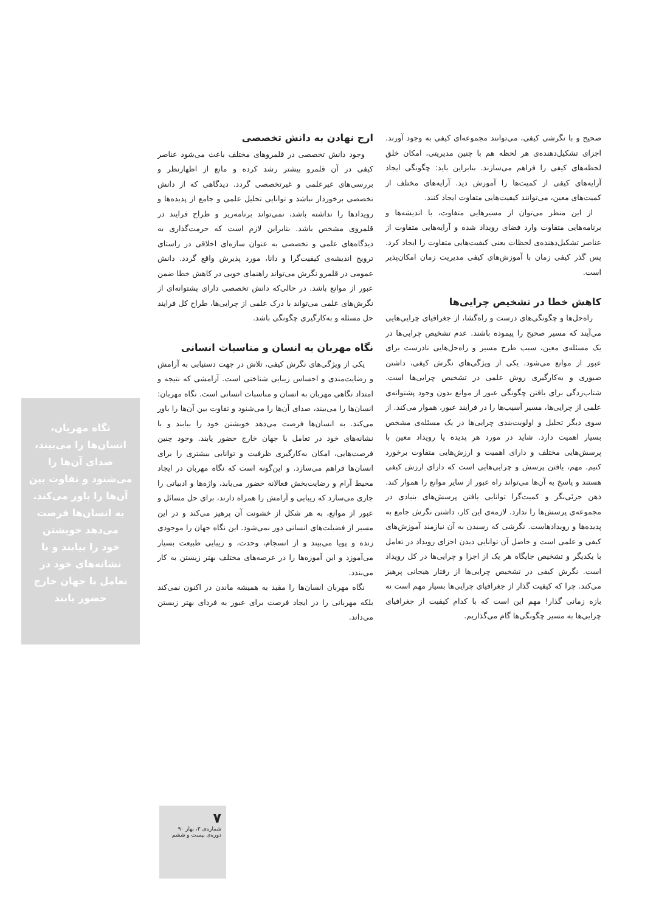صحیح و با نگرشی کیفی، می‌توانند مجموعه‌ای کیفی به وجود آورند. اجزای تشکیل‌دهنده‌ی هر لحظه هم با چنین مدیریتی، امکان خلق لحظه‌های کیفی را فراهم می‌سازند. بنابراین باید: چگونگی ایجاد آرایه‌های کیفی از کمیت‌ها را آموزش دید. آرایه‌های مختلف از کمیت‌های معین، می‌توانند کیفیت‌هایی متفاوت ایجاد کنند.
از این منظر می‌توان از مسیرهایی متفاوت، با اندیشه‌ها و برنامه‌هایی متفاوت وارد فضای رویداد شده و آرایه‌هایی متفاوت از عناصر تشکیل‌دهنده‌ی لحظات یعنی کیفیت‌هایی متفاوت را ایجاد کرد. پس گذر کیفی زمان با آموزش‌های کیفی مدیریت زمان امکان‌پذیر است.
کاهش خطا در تشخیص چرایی‌ها
راه‌حل‌ها و چگونگی‌های درست و راه‌گشا، از جغرافیای چرایی‌هایی می‌آیند که مسیر صحیح را پیموده باشند. عدم تشخیص چرایی‌ها در یک مسئله‌ی معین، سبب طرح مسیر و راه‌حل‌هایی نادرست برای عبور از موانع می‌شود. یکی از ویژگی‌های نگرش کیفی، داشتن صبوری و به‌کارگیری روش علمی در تشخیص چرایی‌ها است. شتاب‌زدگی برای یافتن چگونگی عبور از موانع بدون وجود پشتوانه‌ی علمی از چرایی‌ها، مسیر آسیب‌ها را در فرایند عبور، هموار می‌کند. از سوی دیگر تحلیل و اولویت‌بندی چرایی‌ها در یک مسئله‌ی مشخص بسیار اهمیت دارد. شاید در مورد هر پدیده یا رویداد معین با پرسش‌هایی مختلف و دارای اهمیت و ارزش‌هایی متفاوت برخورد کنیم. مهم، یافتن پرسش و چرایی‌هایی است که دارای ارزش کیفی هستند و پاسخ به آن‌ها می‌تواند راه عبور از سایر موانع را هموار کند. ذهن جزئی‌نگر و کمیت‌گرا توانایی یافتن پرسش‌های بنیادی در مجموعه‌ی پرسش‌ها را ندارد. لازمه‌ی این کار، داشتن نگرش جامع به پدیده‌ها و رویدادهاست. نگرشی که رسیدن به آن نیازمند آموزش‌های کیفی و علمی است و حاصل آن توانایی دیدن اجزای رویداد در تعامل با یکدیگر و تشخیص جایگاه هر یک از اجزا و چرایی‌ها در کل رویداد است. نگرش کیفی در تشخیص چرایی‌ها از رفتار هیجانی پرهیز می‌کند. چرا که کیفیت گذار از جغرافیای چرایی‌ها بسیار مهم است نه بازه زمانی گذار! مهم این است که با کدام کیفیت از جغرافیای چرایی‌ها به مسیر چگونگی‌ها گام می‌گذاریم.
ارج نهادن به دانش تخصصی
وجود دانش تخصصی در قلمروهای مختلف باعث می‌شود عناصر کیفی در آن قلمرو بیشتر رشد کرده و مانع از اظهارنظر و بررسی‌های غیرعلمی و غیرتخصصی گردد. دیدگاهی که از دانش تخصصی برخوردار نباشد و توانایی تحلیل علمی و جامع از پدیده‌ها و رویدادها را نداشته باشد، نمی‌تواند برنامه‌ریز و طراح فرایند در قلمروی مشخص باشد. بنابراین لازم است که حرمت‌گذاری به دیدگاه‌های علمی و تخصصی به عنوان سازه‌ای اخلاقی در راستای ترویج اندیشه‌ی کیفیت‌گرا و دانا، مورد پذیرش واقع گردد. دانش عمومی در قلمرو نگرش می‌تواند راهنمای خوبی در کاهش خطا ضمن عبور از موانع باشد. در حالی‌که دانش تخصصی دارای پشتوانه‌ای از نگرش‌های علمی می‌تواند با درک علمی از چرایی‌ها، طراح کل فرایند حل مسئله و به‌کارگیری چگونگی باشد.
نگاه مهربان به انسان و مناسبات انسانی
یکی از ویژگی‌های نگرش کیفی، تلاش در جهت دستیابی به آرامش و رضایت‌مندی و احساس زیبایی شناختی است. آرامشی که نتیجه و امتداد نگاهی مهربان به انسان و مناسبات انسانی است. نگاه مهربان: انسان‌ها را می‌بیند، صدای آن‌ها را می‌شنود و تفاوت بین آن‌ها را باور می‌کند. به انسان‌ها فرصت می‌دهد خویشتن خود را بیابند و با نشانه‌های خود در تعامل با جهان خارج حضور یابند. وجود چنین فرصت‌هایی، امکان به‌کارگیری ظرفیت و توانایی بیشتری را برای انسان‌ها فراهم می‌سازد. و این‌گونه است که نگاه مهربان در ایجاد محیط آرام و رضایت‌بخش فعالانه حضور می‌یابد، واژه‌ها و ادبیاتی را جاری می‌سازد که زیبایی و آرامش را همراه دارند، برای حل مسائل و عبور از موانع، به هر شکل از خشونت آن پرهیز می‌کند و در این مسیر از فضیلت‌های انسانی دور نمی‌شود. این نگاه جهان را موجودی زنده و پویا می‌بیند و از انسجام، وحدت، و زیبایی طبیعت بسیار می‌آموزد و این آموزه‌ها را در عرصه‌های مختلف بهتر زیستن به کار می‌بندد.
نگاه مهربان انسان‌ها را مقید به همیشه ماندن در اکنون نمی‌کند بلکه مهربانی را در ایجاد فرصت برای عبور به فردای بهتر زیستن می‌داند.
نگاه مهربان،
انسان‌ها را می‌بیند،
صدای آن‌ها را
می‌شنود و تفاوت بین
آن‌ها را باور می‌کند.
به انسان‌ها فرصت
می‌دهد خویشتن
خود را بیابند و با
نشانه‌های خود در
تعامل با جهان خارج
حضور یابند
۷
شماره‌ی ۳، بهار ۹۰
دوره‌ی بیست و ششم